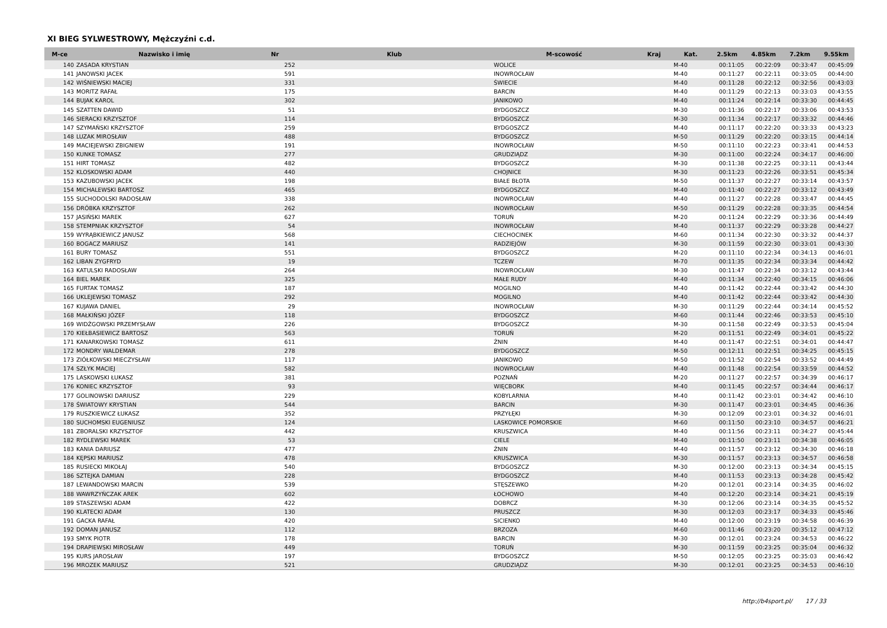XI BIEG SYLWESTROWY, Mężczyźni c.d.
| M-ce | Nazwisko i imię | Nr | Klub | M-scowość | Kraj | Kat. | 2.5km | 4.85km | 7.2km | 9.55km |
| --- | --- | --- | --- | --- | --- | --- | --- | --- | --- | --- |
| 140 | ZASADA KRYSTIAN | 252 | | WOLICE | | M-40 | 00:11:05 | 00:22:09 | 00:33:47 | 00:45:09 |
| 141 | JANOWSKI JACEK | 591 | | INOWROCŁAW | | M-40 | 00:11:27 | 00:22:11 | 00:33:05 | 00:44:00 |
| 142 | WIŚNIEWSKI MACIEJ | 331 | | ŚWIECIE | | M-40 | 00:11:28 | 00:22:12 | 00:32:56 | 00:43:03 |
| 143 | MORITZ RAFAŁ | 175 | | BARCIN | | M-40 | 00:11:29 | 00:22:13 | 00:33:03 | 00:43:55 |
| 144 | BUJAK KAROL | 302 | | JANIKOWO | | M-40 | 00:11:24 | 00:22:14 | 00:33:30 | 00:44:45 |
| 145 | SZATTEN DAWID | 51 | | BYDGOSZCZ | | M-30 | 00:11:36 | 00:22:17 | 00:33:06 | 00:43:53 |
| 146 | SIERACKI KRZYSZTOF | 114 | | BYDGOSZCZ | | M-30 | 00:11:34 | 00:22:17 | 00:33:32 | 00:44:46 |
| 147 | SZYMAŃSKI KRZYSZTOF | 259 | | BYDGOSZCZ | | M-40 | 00:11:17 | 00:22:20 | 00:33:33 | 00:43:23 |
| 148 | LUZAK MIROSŁAW | 488 | | BYDGOSZCZ | | M-50 | 00:11:29 | 00:22:20 | 00:33:15 | 00:44:14 |
| 149 | MACIEJEWSKI ZBIGNIEW | 191 | | INOWROCŁAW | | M-50 | 00:11:10 | 00:22:23 | 00:33:41 | 00:44:53 |
| 150 | KUNKE TOMASZ | 277 | | GRUDZIĄDZ | | M-30 | 00:11:00 | 00:22:24 | 00:34:17 | 00:46:00 |
| 151 | HIRT TOMASZ | 482 | | BYDGOSZCZ | | M-30 | 00:11:38 | 00:22:25 | 00:33:11 | 00:43:44 |
| 152 | KLOSKOWSKI ADAM | 440 | | CHOJNICE | | M-30 | 00:11:23 | 00:22:26 | 00:33:51 | 00:45:34 |
| 153 | KAZUBOWSKI JACEK | 198 | | BIAŁE BŁOTA | | M-50 | 00:11:37 | 00:22:27 | 00:33:14 | 00:43:57 |
| 154 | MICHALEWSKI BARTOSZ | 465 | | BYDGOSZCZ | | M-40 | 00:11:40 | 00:22:27 | 00:33:12 | 00:43:49 |
| 155 | SUCHODOLSKI RADOSŁAW | 338 | | INOWROCŁAW | | M-40 | 00:11:27 | 00:22:28 | 00:33:47 | 00:44:45 |
| 156 | DRÓBKA KRZYSZTOF | 262 | | INOWROCŁAW | | M-50 | 00:11:29 | 00:22:28 | 00:33:35 | 00:44:54 |
| 157 | JASIŃSKI MAREK | 627 | | TORUŃ | | M-20 | 00:11:24 | 00:22:29 | 00:33:36 | 00:44:49 |
| 158 | STEMPNIAK KRZYSZTOF | 54 | | INOWROCŁAW | | M-40 | 00:11:37 | 00:22:29 | 00:33:28 | 00:44:27 |
| 159 | WYRĄBKIEWICZ JANUSZ | 568 | | CIECHOCINEK | | M-60 | 00:11:34 | 00:22:30 | 00:33:32 | 00:44:37 |
| 160 | BOGACZ MARIUSZ | 141 | | RADZIEJÓW | | M-30 | 00:11:59 | 00:22:30 | 00:33:01 | 00:43:30 |
| 161 | BURY TOMASZ | 551 | | BYDGOSZCZ | | M-20 | 00:11:10 | 00:22:34 | 00:34:13 | 00:46:01 |
| 162 | LIBAN ZYGFRYD | 19 | | TCZEW | | M-70 | 00:11:35 | 00:22:34 | 00:33:34 | 00:44:42 |
| 163 | KATULSKI RADOSŁAW | 264 | | INOWROCŁAW | | M-30 | 00:11:47 | 00:22:34 | 00:33:12 | 00:43:44 |
| 164 | BIEL MAREK | 325 | | MAŁE RUDY | | M-40 | 00:11:34 | 00:22:40 | 00:34:15 | 00:46:06 |
| 165 | FURTAK TOMASZ | 187 | | MOGILNO | | M-40 | 00:11:42 | 00:22:44 | 00:33:42 | 00:44:30 |
| 166 | UKLEJEWSKI TOMASZ | 292 | | MOGILNO | | M-40 | 00:11:42 | 00:22:44 | 00:33:42 | 00:44:30 |
| 167 | KUJAWA DANIEL | 29 | | INOWROCŁAW | | M-30 | 00:11:29 | 00:22:44 | 00:34:14 | 00:45:52 |
| 168 | MAŁKIŃSKI JÓZEF | 118 | | BYDGOSZCZ | | M-60 | 00:11:44 | 00:22:46 | 00:33:53 | 00:45:10 |
| 169 | WIDŹGOWSKI PRZEMYSŁAW | 226 | | BYDGOSZCZ | | M-30 | 00:11:58 | 00:22:49 | 00:33:53 | 00:45:04 |
| 170 | KIEŁBASIEWICZ BARTOSZ | 563 | | TORUŃ | | M-20 | 00:11:51 | 00:22:49 | 00:34:01 | 00:45:22 |
| 171 | KANARKOWSKI TOMASZ | 611 | | ŻNIN | | M-40 | 00:11:47 | 00:22:51 | 00:34:01 | 00:44:47 |
| 172 | MONDRY WALDEMAR | 278 | | BYDGOSZCZ | | M-50 | 00:12:11 | 00:22:51 | 00:34:25 | 00:45:15 |
| 173 | ZIÓŁKOWSKI MIECZYSŁAW | 117 | | JANIKOWO | | M-50 | 00:11:52 | 00:22:54 | 00:33:52 | 00:44:49 |
| 174 | SZŁYK MACIEJ | 582 | | INOWROCŁAW | | M-40 | 00:11:48 | 00:22:54 | 00:33:59 | 00:44:52 |
| 175 | LASKOWSKI ŁUKASZ | 381 | | POZNAŃ | | M-20 | 00:11:27 | 00:22:57 | 00:34:39 | 00:46:17 |
| 176 | KONIEC KRZYSZTOF | 93 | | WIĘCBORK | | M-40 | 00:11:45 | 00:22:57 | 00:34:44 | 00:46:17 |
| 177 | GOLINOWSKI DARIUSZ | 229 | | KOBYLARNIA | | M-40 | 00:11:42 | 00:23:01 | 00:34:42 | 00:46:10 |
| 178 | ŚWIATOWY KRYSTIAN | 544 | | BARCIN | | M-30 | 00:11:47 | 00:23:01 | 00:34:45 | 00:46:36 |
| 179 | RUSZKIEWICZ ŁUKASZ | 352 | | PRZYŁĘKI | | M-30 | 00:12:09 | 00:23:01 | 00:34:32 | 00:46:01 |
| 180 | SUCHOMSKI EUGENIUSZ | 124 | | LASKOWICE POMORSKIE | | M-60 | 00:11:50 | 00:23:10 | 00:34:57 | 00:46:21 |
| 181 | ZBORALSKI KRZYSZTOF | 442 | | KRUSZWICA | | M-40 | 00:11:56 | 00:23:11 | 00:34:27 | 00:45:44 |
| 182 | RYDLEWSKI MAREK | 53 | | CIELE | | M-40 | 00:11:50 | 00:23:11 | 00:34:38 | 00:46:05 |
| 183 | KANIA DARIUSZ | 477 | | ŻNIN | | M-40 | 00:11:57 | 00:23:12 | 00:34:30 | 00:46:18 |
| 184 | KĘPSKI MARIUSZ | 478 | | KRUSZWICA | | M-30 | 00:11:57 | 00:23:13 | 00:34:57 | 00:46:58 |
| 185 | RUSIECKI MIKOŁAJ | 540 | | BYDGOSZCZ | | M-30 | 00:12:00 | 00:23:13 | 00:34:34 | 00:45:15 |
| 186 | SZTEJKA DAMIAN | 228 | | BYDGOSZCZ | | M-40 | 00:11:53 | 00:23:13 | 00:34:28 | 00:45:42 |
| 187 | LEWANDOWSKI MARCIN | 539 | | STĘSZEWKO | | M-20 | 00:12:01 | 00:23:14 | 00:34:35 | 00:46:02 |
| 188 | WAWRZYŃCZAK AREK | 602 | | ŁOCHOWO | | M-40 | 00:12:20 | 00:23:14 | 00:34:21 | 00:45:19 |
| 189 | STASZEWSKI ADAM | 422 | | DOBRCZ | | M-30 | 00:12:06 | 00:23:14 | 00:34:35 | 00:45:52 |
| 190 | KLATECKI ADAM | 130 | | PRUSZCZ | | M-30 | 00:12:03 | 00:23:17 | 00:34:33 | 00:45:46 |
| 191 | GACKA RAFAŁ | 420 | | SICIENKO | | M-40 | 00:12:00 | 00:23:19 | 00:34:58 | 00:46:39 |
| 192 | DOMAN JANUSZ | 112 | | BRZOZA | | M-60 | 00:11:46 | 00:23:20 | 00:35:12 | 00:47:12 |
| 193 | SMYK PIOTR | 178 | | BARCIN | | M-30 | 00:12:01 | 00:23:24 | 00:34:53 | 00:46:22 |
| 194 | DRAPIEWSKI MIROSŁAW | 449 | | TORUŃ | | M-30 | 00:11:59 | 00:23:25 | 00:35:04 | 00:46:32 |
| 195 | KURS JAROSŁAW | 197 | | BYDGOSZCZ | | M-50 | 00:12:05 | 00:23:25 | 00:35:03 | 00:46:42 |
| 196 | MROZEK MARIUSZ | 521 | | GRUDZIĄDZ | | M-30 | 00:12:01 | 00:23:25 | 00:34:53 | 00:46:10 |
http://b4sport.pl/ 17 / 33